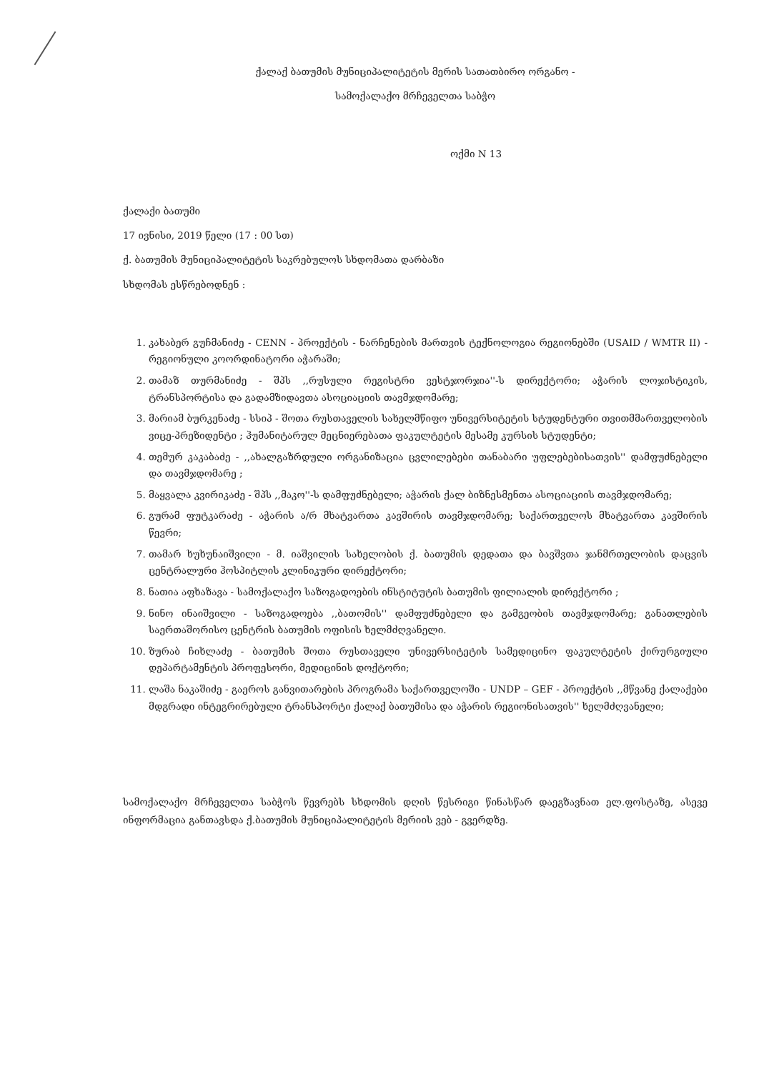ქალაქ ბათუმის მუნიციპალიტეტის მერის სათათბირო ორგანო -
სამოქალაქო მრჩეველთა საბჭო
ოქმი N 13
ქალაქი ბათუმი
17 ივნისი, 2019 წელი (17 : 00 სთ)
ქ. ბათუმის მუნიციპალიტეტის საკრებულოს სხდომათა დარბაზი
სხდომას ესწრებოდნენ :
1. კახაბერ გუჩმანიძე - CENN - პროექტის - ნარჩენების მართვის ტექნოლოგია რეგიონებში (USAID / WMTR II) - რეგიონული კოორდინატორი აჭარაში;
2. თამაზ თურმანიძე - შპს ,,რუსული რეგისტრი ვესტჯორჯია''-ს დირექტორი; აჭარის ლოჯისტიკის, ტრანსპორტისა და გადამზიდავთა ასოციაციის თავმჯდომარე;
3. მარიამ ბურკენაძე - სსიპ - შოთა რუსთაველის სახელმწიფო უნივერსიტეტის სტუდენტური თვითმმართველობის ვიცე-პრეზიდენტი ; ჰუმანიტარულ მეცნიერებათა ფაკულტეტის მესამე კურსის სტუდენტი;
4. თემურ კაკაბაძე - ,,ახალგაზრდული ორგანიზაცია ცვლილებები თანაბარი უფლებებისათვის'' დამფუძნებელი და თავმჯდომარე ;
5. მაყვალა კვირიკაძე - შპს ,,მაკო''-ს დამფუძნებელი; აჭარის ქალ ბიზნესმენთა ასოციაციის თავმჯდომარე;
6. გურამ ფუტკარაძე - აჭარის ა/რ მხატვართა კავშირის თავმჯდომარე; საქართველოს მხატვართა კავშირის წევრი;
7. თამარ ხუხუნაიშვილი - მ. იაშვილის სახელობის ქ. ბათუმის დედათა და ბავშვთა ჯანმრთელობის დაცვის ცენტრალური ჰოსპიტლის კლინიკური დირექტორი;
8. ნათია აფხაზავა - სამოქალაქო საზოგადოების ინსტიტუტის ბათუმის ფილიალის დირექტორი ;
9. ნინო ინაიშვილი - საზოგადოება ,,ბათომის'' დამფუძნებელი და გამგეობის თავმჯდომარე; განათლების საერთაშორისო ცენტრის ბათუმის ოფისის ხელმძღვანელი.
10. ზურაბ ჩიხლაძე - ბათუმის შოთა რუსთაველი უნივერსიტეტის სამედიცინო ფაკულტეტის ქირურგიული დეპარტამენტის პროფესორი, მედიცინის დოქტორი;
11. ლაშა ნაკაშიძე - გაეროს განვითარების პროგრამა საქართველოში - UNDP – GEF - პროექტის ,,მწვანე ქალაქები მდგრადი ინტეგრირებული ტრანსპორტი ქალაქ ბათუმისა და აჭარის რეგიონისათვის'' ხელმძღვანელი;
სამოქალაქო მრჩეველთა საბჭოს წევრებს სხდომის დღის წესრიგი წინასწარ დაეგზავნათ ელ.ფოსტაზე, ასევე ინფორმაცია განთავსდა ქ.ბათუმის მუნიციპალიტეტის მერიის ვებ - გვერდზე.